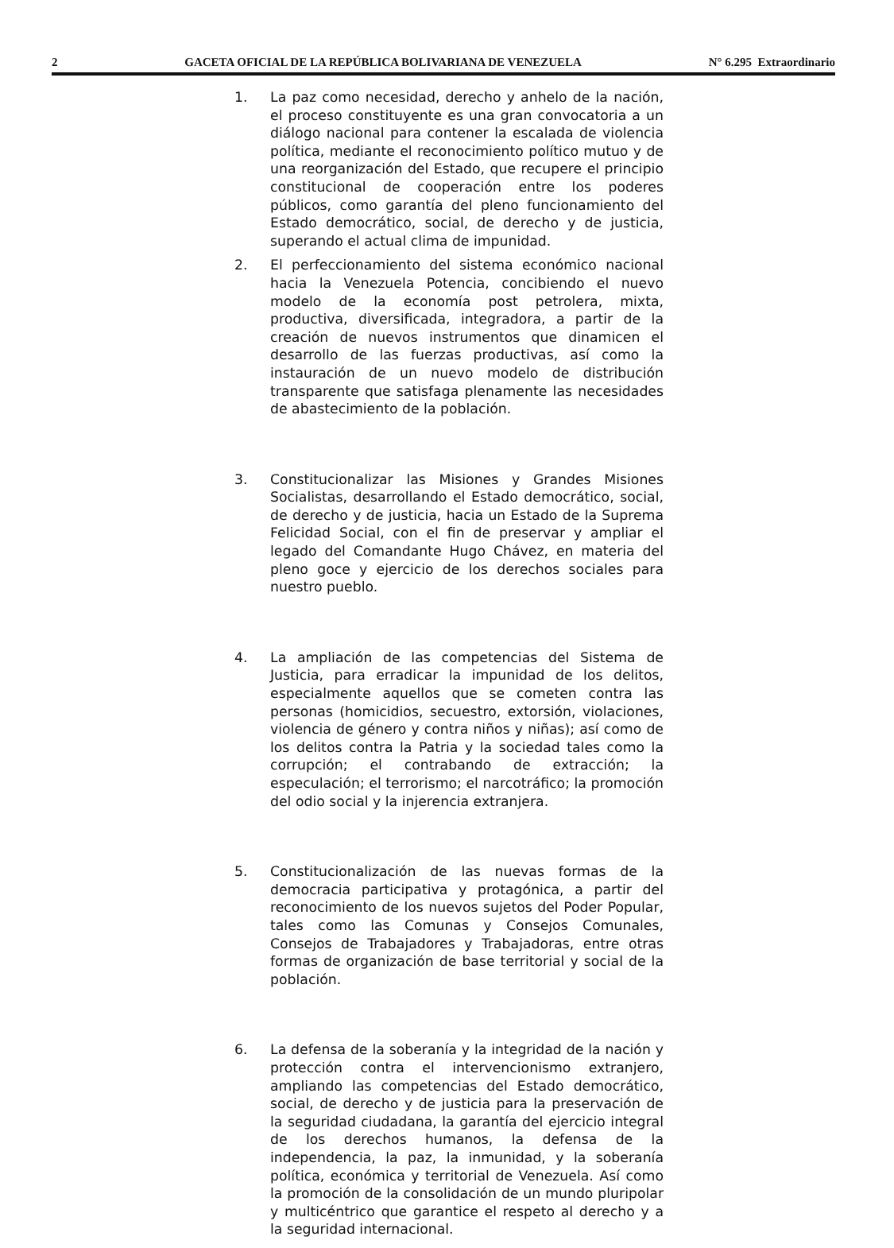2 GACETA OFICIAL DE LA REPÚBLICA BOLIVARIANA DE VENEZUELA N° 6.295 Extraordinario
1. La paz como necesidad, derecho y anhelo de la nación, el proceso constituyente es una gran convocatoria a un diálogo nacional para contener la escalada de violencia política, mediante el reconocimiento político mutuo y de una reorganización del Estado, que recupere el principio constitucional de cooperación entre los poderes públicos, como garantía del pleno funcionamiento del Estado democrático, social, de derecho y de justicia, superando el actual clima de impunidad.
2. El perfeccionamiento del sistema económico nacional hacia la Venezuela Potencia, concibiendo el nuevo modelo de la economía post petrolera, mixta, productiva, diversificada, integradora, a partir de la creación de nuevos instrumentos que dinamicen el desarrollo de las fuerzas productivas, así como la instauración de un nuevo modelo de distribución transparente que satisfaga plenamente las necesidades de abastecimiento de la población.
3. Constitucionalizar las Misiones y Grandes Misiones Socialistas, desarrollando el Estado democrático, social, de derecho y de justicia, hacia un Estado de la Suprema Felicidad Social, con el fin de preservar y ampliar el legado del Comandante Hugo Chávez, en materia del pleno goce y ejercicio de los derechos sociales para nuestro pueblo.
4. La ampliación de las competencias del Sistema de Justicia, para erradicar la impunidad de los delitos, especialmente aquellos que se cometen contra las personas (homicidios, secuestro, extorsión, violaciones, violencia de género y contra niños y niñas); así como de los delitos contra la Patria y la sociedad tales como la corrupción; el contrabando de extracción; la especulación; el terrorismo; el narcotráfico; la promoción del odio social y la injerencia extranjera.
5. Constitucionalización de las nuevas formas de la democracia participativa y protagónica, a partir del reconocimiento de los nuevos sujetos del Poder Popular, tales como las Comunas y Consejos Comunales, Consejos de Trabajadores y Trabajadoras, entre otras formas de organización de base territorial y social de la población.
6. La defensa de la soberanía y la integridad de la nación y protección contra el intervencionismo extranjero, ampliando las competencias del Estado democrático, social, de derecho y de justicia para la preservación de la seguridad ciudadana, la garantía del ejercicio integral de los derechos humanos, la defensa de la independencia, la paz, la inmunidad, y la soberanía política, económica y territorial de Venezuela. Así como la promoción de la consolidación de un mundo pluripolar y multicéntrico que garantice el respeto al derecho y a la seguridad internacional.